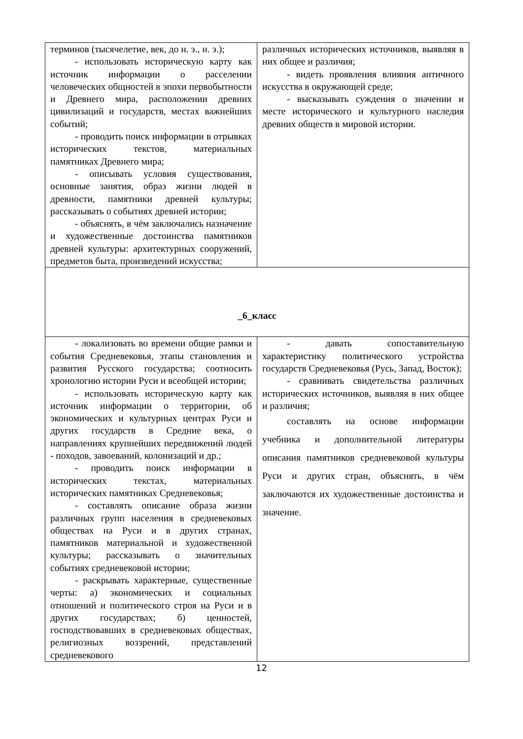| терминов (тысячелетие, век, до н. э., н. э.); - использовать историческую карту как источник информации о расселении человеческих общностей в эпохи первобытности и Древнего мира, расположении древних цивилизаций и государств, местах важнейших событий; - проводить поиск информации в отрывках исторических текстов, материальных памятниках Древнего мира; - описывать условия существования, основные занятия, образ жизни людей в древности, памятники древней культуры; рассказывать о событиях древней истории; - объяснять, в чём заключались назначение и художественные достоинства памятников древней культуры: архитектурных сооружений, предметов быта, произведений искусства; | различных исторических источников, выявляя в них общее и различия; - видеть проявления влияния античного искусства в окружающей среде; - высказывать суждения о значении и месте исторического и культурного наследия древних обществ в мировой истории. |
| _6_класс | |
| - локализовать во времени общие рамки и события Средневековья, этапы становления и развития Русского государства; соотносить хронологию истории Руси и всеобщей истории; - использовать историческую карту как источник информации о территории, об экономических и культурных центрах Руси и других государств в Средние века, о направлениях крупнейших передвижений людей - походов, завоеваний, колонизаций и др.; - проводить поиск информации в исторических текстах, материальных исторических памятниках Средневековья; - составлять описание образа жизни различных групп населения в средневековых обществах на Руси и в других странах, памятников материальной и художественной культуры; рассказывать о значительных событиях средневековой истории; - раскрывать характерные, существенные черты: а) экономических и социальных отношений и политического строя на Руси и в других государствах; б) ценностей, господствовавших в средневековых обществах, религиозных воззрений, представлений средневекового | - давать сопоставительную характеристику политического устройства государств Средневековья (Русь, Запад, Восток); - сравнивать свидетельства различных исторических источников, выявляя в них общее и различия; составлять на основе информации учебника и дополнительной литературы описания памятников средневековой культуры Руси и других стран, объяснять, в чём заключаются их художественные достоинства и значение. |
12